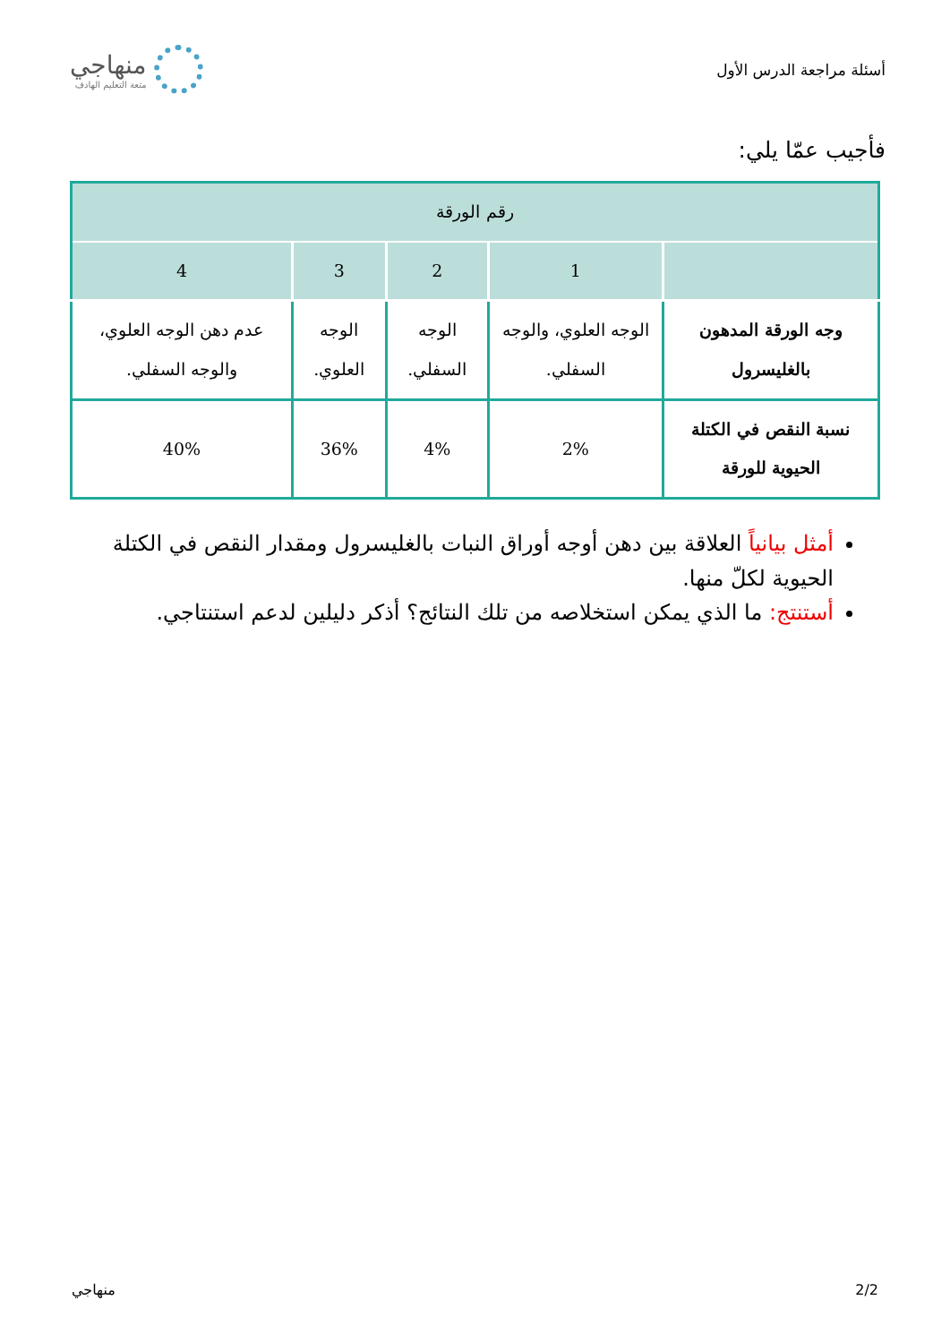أسئلة مراجعة الدرس الأول
منهاجي
متعة التعليم الهادف
فأجيب عمّا يلي:
| رقم الورقة | | | | |
| --- | --- | --- | --- | --- |
| | 1 | 2 | 3 | 4 |
| وجه الورقة المدهون بالغليسرول | الوجه العلوي، والوجه السفلي. | الوجه السفلي. | الوجه العلوي. | عدم دهن الوجه العلوي، والوجه السفلي. |
| نسبة النقص في الكتلة الحيوية للورقة | 2% | 4% | 36% | 40% |
أمثل بيانياً العلاقة بين دهن أوجه أوراق النبات بالغليسرول ومقدار النقص في الكتلة الحيوية لكلّ منها.
أستنتج: ما الذي يمكن استخلاصه من تلك النتائج؟ أذكر دليلين لدعم استنتاجي.
2/2 منهاجي